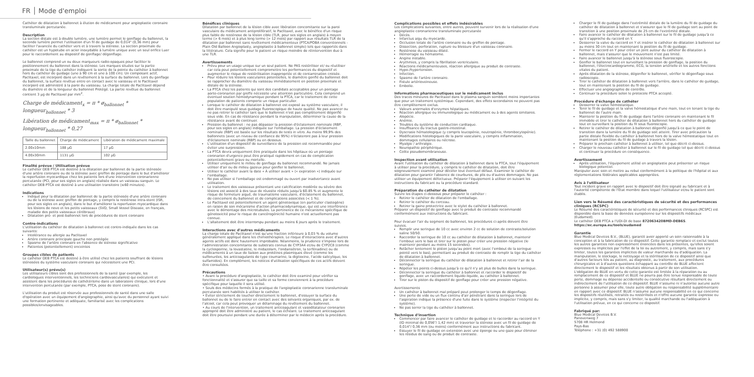FR │ Mode d'emploi
Cathéter de dilatation à ballonnet à élution de médicament pour angioplastie coronaire transluminale percutanée.
Description
La section distale est à double lumière, une lumière permet le gonflage du ballonnet, la seconde lumière permet l'utilisation d'un fil de guidage de 0,014" (0,36 mm) pour faciliter l'avancée du cathéter vers et à travers la sténose. La section proximale du cathéter est un hypotube en acier inoxydable à lumière unique avec un seul orifice Luer pour le raccordement au dispositif de gonflage/ dégonflage.
Le ballonnet comprend un ou deux marqueurs radio-opaques pour faciliter le positionnement du ballonnet dans la sténose. Les marques situées sur la partie proximale de la tige du cathéter indiquent la sortie de la pointe du cathéter à ballonnet hors du cathéter de guidage (une à 90 cm et une à 100 cm). Un composant actif, Paclitaxel, est incorporé dans un revêtement à la surface du ballonnet. Lors du gonflage du ballonnet, la surface revêtue entre en contact avec le vaisseau et le Paclitaxel incorporé est administré à la paroi du vaisseau. La charge totale de Paclitaxel dépend du diamètre et de la longueur du ballonnet Protégé. La partie revêtue du ballonnet contient 3 µg de Paclitaxel par mm<sup>2</sup>.
Charge de médicament<sub>x</sub> = π * ø<sub>ballonnet</sub> * longueur<sub>ballonnet</sub> * 3
Libération de médicament<sub>max</sub> = π * ø<sub>ballonnet</sub> * longueur<sub>ballonnet</sub> * 0,27
| Taille du ballonnet | Charge de médicament | Libération de médicament maximale |
| --- | --- | --- |
| 2.00x10mm | 188 µG | 17 µG |
| 4.00x30mm | 1131 µG | 102 µG |
Finalité prévue / Utilisation prévue
Le cathéter DEB PTCA est destiné à la dilatation par ballonnet de la partie sténosée d'une artère coronaire ou de la sténose avec greffon de pontage dans le but d'améliorer la reperfusion myocardique chez les patients lors d'une intervention coronarienne percutanée (PCI, pour ses sigles en anglais) réalisée dans un vaisseau sanguin. Le cathéter DEB PTCA est destiné à une utilisation transitoire (≤60 minutes).
Indications
Indiqué pour la dilatation par ballonnet de la partie sténosée d'une artère coronaire ou de la sténose avec greffon de pontage, y compris la resténose intra-stent (ISR, pour ses sigles en anglais), dans le but d'améliorer la reperfusion myocardique dans les lésions de novo et les petits vaisseaux (SVD, Small Vessel Disease, en français, maladie des petits vaisseaux cérébraux)
Dilatation pré- et post-ballonnet lors de procédures de stent coronaire
Contre-indications
L'utilisation du cathéter de dilatation à ballonnet est contre-indiquée dans les cas suivants:
Intolérance ou allergie au Paclitaxel
Artère coronaire principale gauche non protégée
Spasme de l'artère coronaire en l'absence de sténose significative
Patientes (potentiellement) enceintes
Groupes cibles de patients
Le cathéter DEB PTCA est destiné à être utilisé chez les patients souffrant de lésions sténosées du système vasculaire coronaire qui nécessitent une PCI.
Utilisateur(s) prévu(s)
Les utilisateurs cibles sont des professionnels de la santé (par exemple, les cardiologues interventionnels, les techniciens cardiovasculaires) qui exécutent et assistent dans les procédures de cathétérisme dans un laboratoire clinique, lors d'une intervention percutanée (par exemple, PTCA, pose de stent coronaire).
L'utilisation du produit est réservée aux professionnels de santé dans une salle d'opération avec un équipement d'angiographie, ainsi qu'avec du personnel ayant suivi une formation pertinente et adéquate, familiarisé avec les complications possibles/envisageables.
Bénéfices cliniques
Dilatation par ballonnet de la lésion cible avec libération concomitante sur la paroi vasculaire du médicament antiprolifératif, le Paclitaxel, avec le bénéfice d'un risque plus faible de resténose de la lésion cible (TLR, pour ses sigles en anglais) à moyen terme (> 6 mois) et à plus long terme (> 12 mois) par rapport aux résultats TLR de la dilatation par ballonnet sans revêtement médicamenteux (PTCA/POBA conventionnels - Plain Old Balloon Angioplasty, angioplastie à ballonnet simple) tels que rapportés dans la littérature. Cela signifie pour le patient un risque moindre de réintervention due à une TLR.
Avertissements
Prévu pour un usage unique sur un seul patient. Ne PAS restériliser et/ ou réutiliser car cela peut potentiellement compromettre les performances du dispositif et augmenter le risque de restérilisation inappropriée et de contamination croisée.
Pour réduire les lésions vasculaires potentielles, le diamètre gonflé du ballonnet doit se rapprocher du diamètre du vaisseau immédiatement en position proximale et distale de la sténose.
La PTCA chez les patients qui sont des candidats acceptables pour un pontage aorto-coronarien par greffe nécessite une attention particulière. Cela comprend un éventuel soutien hémodynamique pendant la PTCA, car le traitement de cette population de patients comporte un risque particulier.
Lorsque le cathéter de dilatation à ballonnet est exposé au système vasculaire, il doit être manipulé sous guidage fluoroscopique de haute qualité. Ne pas avancer ou ne pas retirer le cathéter tant que le ballonnet n'est pas complètement dégonflé sous vide. En cas de résistance pendant la manipulation, déterminer la cause de la résistance avant de continuer.
Pression du ballonnet : ne pas dépasser la pression d'éclatement nominale (RBP, pour ses sigles en anglais) indiquée sur l'emballage. La pression d'éclatement nominale (RBP) est basée sur les résultats de tests in vitro. Au moins 99,9% des ballonnets (avec un niveau de confiance de 95%) n'éclateront pas à leur pression d'éclatement nominale (RBP) ou en dessous.
L'utilisation d'un dispositif de surveillance de la pression est recommandée pour éviter une surpression.
La PTCA devra uniquement être pratiquée dans les hôpitaux où un pontage coronarien d'urgence peut être pratiqué rapidement en cas de complication potentiellement grave ou mortelle.
Utiliser uniquement le milieu de gonflage du ballonnet recommandé. Ne jamais utiliser d'air ou de milieu gazeux pour gonfler le ballonnet.
Utiliser le cathéter avant la date « À utiliser avant » (« expiration ») indiquée sur l'emballage.
Ne pas utiliser si l'emballage est endommagé ou ouvert par inadvertance avant utilisation.
Le traitement des vaisseaux présentant une calcification modérée ou sévère des lésions est associé à des taux de réussite réduits jusqu'à 60-85 % et augmente le risque de fermeture aiguë, de traumatisme vasculaire, d'éclatement du ballonnet, de coincement du ballonnet et de complications associées (< 1 %).
Le Paclitaxel est potentiellement un agent génotoxique (en particulier clastogène) en raison de son mécanisme d'action pharmacodynamique, qui est une interférence avec le démontage des microtubules. La pertinence de ce mécanisme spécifique de génotoxicité pour le risque de cancérogénicité humaine n'est actuellement pas connue.
L'allaitement doit être interrompu pendant au moins 6 jours après le traitement.
Interactions avec d'autres médicaments
La charge totale de Paclitaxel n'est qu'une fraction inférieure à 0,03 % du volume généralement appliqué dans les chimiothérapies. Le risque d'interactions avec d'autres agents actifs est donc hautement improbable. Néanmoins, la prudence s'impose lors de l'administration concomitante de substrats connus de CYP3A4 et/ou de CYP2C8 (comme la cyclosporine, la lovastatine, le midazolam, l'ondansétron, la terfénadine) ou de médicaments à un taux de liaison aux protéines plasmiques élevé (comme les sulfonurées, les anticoagulants de type coumarine, la digitoxine, l'acide salicylique, les sulfamides). En complément, les notices d'utilisation spécifiques de ces actifs doivent être consultées.
Précautions
• Avant la procédure d'angioplastie, le cathéter doit être examiné pour vérifier sa fonctionnalité et s'assurer que sa taille et sa forme conviennent à la procédure spécifique pour laquelle il sera utilisé.
• Seuls des médecins formés à la pratique de l'angioplastie coronarienne transluminale percutanée sont habilités à utiliser le cathéter.
• Éviter strictement de toucher directement le ballonnet, d'essuyer la surface du ballonnet ou de le faire entrer en contact avec des solvants organiques, par ex. de l'alcool, car cela peut provoquer un délaminage du revêtement du ballonnet.
• Au cours de l'intervention, un traitement anticoagulant et vasodilatateur coronarien approprié doit être administré au patient, le cas échéant. Le traitement anticoagulant doit être poursuivi pendant une durée à déterminer par le médecin après la procédure.
Complications possibles et effets indésirables
Les complications suivantes, entre autres, peuvent survenir lors de la réalisation d'une angioplastie coronarienne transluminale percutanée
Décès.
Infarctus aigu du myocarde.
Occlusion totale de l'artère coronaire ou du greffon de pontage.
Dissection, perforation, rupture ou blessure d'un vaisseau coronaire.
Resténose du vaisseau dilaté.
Hémorragie ou hématome.
Angine instable.
Arythmies, y compris la fibrillation ventriculaire.
Réactions médicamenteuses, réaction allergique au produit de contraste.
Hypo-/hypertension.
Infection.
Spasme de l'artère coronaire.
Fistule artérioveineuse.
Embolie.
Informations pharmaceutiques sur le médicament inclus
Des traces mineures de Paclitaxel dans le plasma sanguin semblent moins importantes que pour un traitement systémique. Cependant, des effets secondaires ne peuvent pas être complètement exclus.
Valeurs anormales d'enzymes hépatiques.
Réaction allergique ou immunologique au médicament ou à des agents similaires.
Alopécie.
Anémie.
Troubles du système de conduction cardiaque.
Insuffisance du tractus gastro-intestinal.
Dyscrasie hématologique (y compris leucopénie, neutropénie, thrombocytopénie).
Modifications histologiques de la paroi vasculaire, y compris inflammation, dommages cellulaires ou nécrose.
Myalgie / arthralgie.
Neuropathie périphérique.
Colite pseudomembraneuse.
Inspection avant utilisation
Avant l'utilisation du cathéter de dilatation à ballonnet dans la PTCA, tout l'équipement à utiliser pour la procédure, y compris le cathéter de dilatation, doit être soigneusement examiné pour déceler tout éventuel défaut. Examiner le cathéter de dilatation pour garantir l'absence de courbures, de plis ou d'autres dommages. Ne pas utiliser un équipement défectueux. Préparer l'équipement à utiliser en suivant les instructions du fabricant ou la procédure standard.
Préparation du cathéter de dilatation
Suivre les étapes ci-dessous pour préparer le cathéter :
Retirer le cathéter de dilatation de l'emballage.
Retirer le cathéter du cerceau.
Retirer la gaine protectrice avec le stylet du cathéter à ballonnet.
Préparer un dispositif de gonflage avec le produit de contraste recommandé conformément aux instructions du fabricant.
Pour évacuer l'air du segment de ballonnet, les procédures ci-après doivent être suivies.
Remplir une seringue de 10 cc avec environ 2 cc de solution de contraste/solution saline 50/50.
Raccorder la seringue de 10 cc au cathéter de dilatation à ballonnet, maintenir l'embout vers le bas et tirer sur le piston pour créer une pression négative (le maintenir pendant au moins 15 secondes).
Relâcher lentement le piston jusqu'au point mort (avec l'embout de la seringue pointé vers le bas), permettant au produit de contraste de remplir la tige du cathéter de dilatation à ballonnet.
Déconnecter la seringue du cathéter de dilatation à ballonnet et retirer l'air de la seringue.
Répéter les points ci-dessus jusqu'à ce qu'il n'y ait plus de bulles dans la seringue.
Déconnecter la seringue du cathéter à ballonnet et raccorder le dispositif de gonflage, avec un raccordement liquide-liquide, au cathéter à ballonnet.
Tirer sur le piston du dispositif de gonflage pour créer une pression négative.
Avertissements
Un cathéter à ballonnet mal préparé peut prolonger le temps de dégonflage.
Une perte de vide ou un flux continu d'air pénétrant dans la seringue lors de l'aspiration indique la présence d'une fuite dans le système (inspecter l'intégrité du système).
Ne pas serrer la tige du cathéter à ballonnet.
Technique d'insertion
Commencer par faire avancer le cathéter de guidage et le raccorder au raccord en Y (ID minimal de 0,056"/ 1,42 mm) et traverser la sténose avec un fil de guidage de 0,014"/ 0,36 mm (ou moins) conformément aux instructions du fabricant.
Essuyer le fil de guidage en extension avec une éponge ou une gaze pour éliminer les résidus de sang ou de produit de contraste.
Charger le fil de guidage dans l'extrémité distale de la lumière du fil de guidage du cathéter de dilatation à ballonnet et s'assurer que le fil de guidage sort au point de transition à une position proximale de 25 cm de l'extrémité distale.
Faire avancer le cathéter de dilatation à ballonnet sur le fil de guidage jusqu'à ce qu'il s'approche du raccord en Y.
Desserrer la valve du raccord en Y et insérer le cathéter de dilatation à ballonnet sur au moins 30 cm tout en maintenant la position du fil de guidage.
Fermer le raccord en Y pour créer un joint autour du cathéter de dilatation à ballonnet, mais s'assurer que le mouvement n'est pas limité.
Faire avancer le ballonnet jusqu'à la sténose sous fluoroscopie.
Gonfler le ballonnet tout en surveillant la pression de gonflage, la position du ballonnet, l'électrocardiogramme, ECG, la tension artérielle et les autres fonctions vitales du patient.
Après dilatation de la sténose, dégonfler le ballonnet, vérifier le dégonflage sous radioscopie.
Tirer le cathéter de dilatation à ballonnet vers l'arrière, dans le cathéter de guidage, tout en maintenant la position du fil de guidage.
Effectuer une angiographie de contrôle.
Continuer la procédure selon le protocole PTCA accepté.
Procédure d'échange de cathéter
Desserrer la valve hémostatique.
Tenir le fil de guidage et la valve hémostatique d'une main, tout en tenant la tige du ballonnet de l'autre main.
Maintenir la position du fil de guidage dans l'artère coronaire en maintenant le fil immobile et tirer le cathéter de dilatation à ballonnet hors du cathéter de guidage tout en surveillant la position du fil sous fluoroscopie.
Retirer le cathéter de dilatation à ballonnet dégonflé jusqu'à ce que le point de transition dans la lumière du fil de guidage soit atteint. Tirer avec précaution la partie distale flexible du cathéter à ballonnet hors de la valve hémostatique tout en maintenant la position du fil de guidage à travers la lésion.
Préparer le prochain cathéter à ballonnet à utiliser, tel que décrit ci-dessus.
Charger le nouveau cathéter à ballonnet sur le fil de guidage tel que décrit ci-dessus et continuer la procédure en conséquence.
Avertissement
Après utilisation, l'équipement utilisé en angioplastie peut présenter un risque biologique potentiel.
Manipuler avec soin et mettre au rebut conformément à la politique de l'hôpital et aux réglementations fédérales applicables appropriées.
Avis à l'utilisateur
Tout incident grave en rapport avec le dispositif doit être signalé au fabricant et à l'autorité compétente de l'État membre dans lequel l'utilisateur et/ou le patient sont établis.
Lien vers le Résumé des caractéristiques de sécurité et des performances cliniques (RCSPC)
Le Résumé des caractéristiques de sécurité et des performances cliniques (RCSPC) est disponible dans la base de données européenne sur les dispositifs médicaux (Eudamed).
Le cathéter DEB PTCA a l'UDI-DI de base 872063420BMD-DEB6S.
https://ec.europa.eu/tools/eudamed
Garantie
Blue Medical Devices B.V., (BLUE), garantit avoir apporté un soin raisonnable à la conception et à la fabrication de ce dispositif. Cette garantie remplace et exclut toutes les autres garanties non expressément énoncées dans les présentes, qu'elles soient expresses ou implicites par l'effet de la loi ou autrement, y compris, mais sans s'y limiter, toutes les garanties implicites de valeur marchande ou d'adéquation. La manipulation, le stockage, le nettoyage et la stérilisation de ce dispositif ainsi que d'autres facteurs liés au patient, au diagnostic, au traitement, aux procédures chirurgicales et à d'autres questions échappant au contrôle de BLUE affectent directement le dispositif et les résultats obtenus à partir de son utilisation.
L'obligation de BLUE en vertu de cette garantie est limitée à la réparation ou au remplacement de ce dispositif et BLUE ne pourra pas être tenue responsable de toute perte, dommage ou dépense accidentelle ou consécutive résultant directement ou indirectement de l'utilisation de ce dispositif. BLUE n'assume ni n'autorise aucune autre personne à assumer pour elle, toute autre obligation ou responsabilité supplémentaire en rapport avec ce dispositif. BLUE n'assume aucune responsabilité en ce qui concerne les dispositifs réutilisés, retraités ou restérilisés et n'offre aucune garantie expresse ou implicite, y compris, mais sans s'y limiter, la qualité marchande ou l'adéquation à l'utilisation prévue, en ce qui concerne ce dispositif.
Fabriqué par:
Blue Medical Devices B.V.
Panovenweg 7
5708 HR Helmond
Pays-Bas
Téléphone : +31 (0) 492 588900